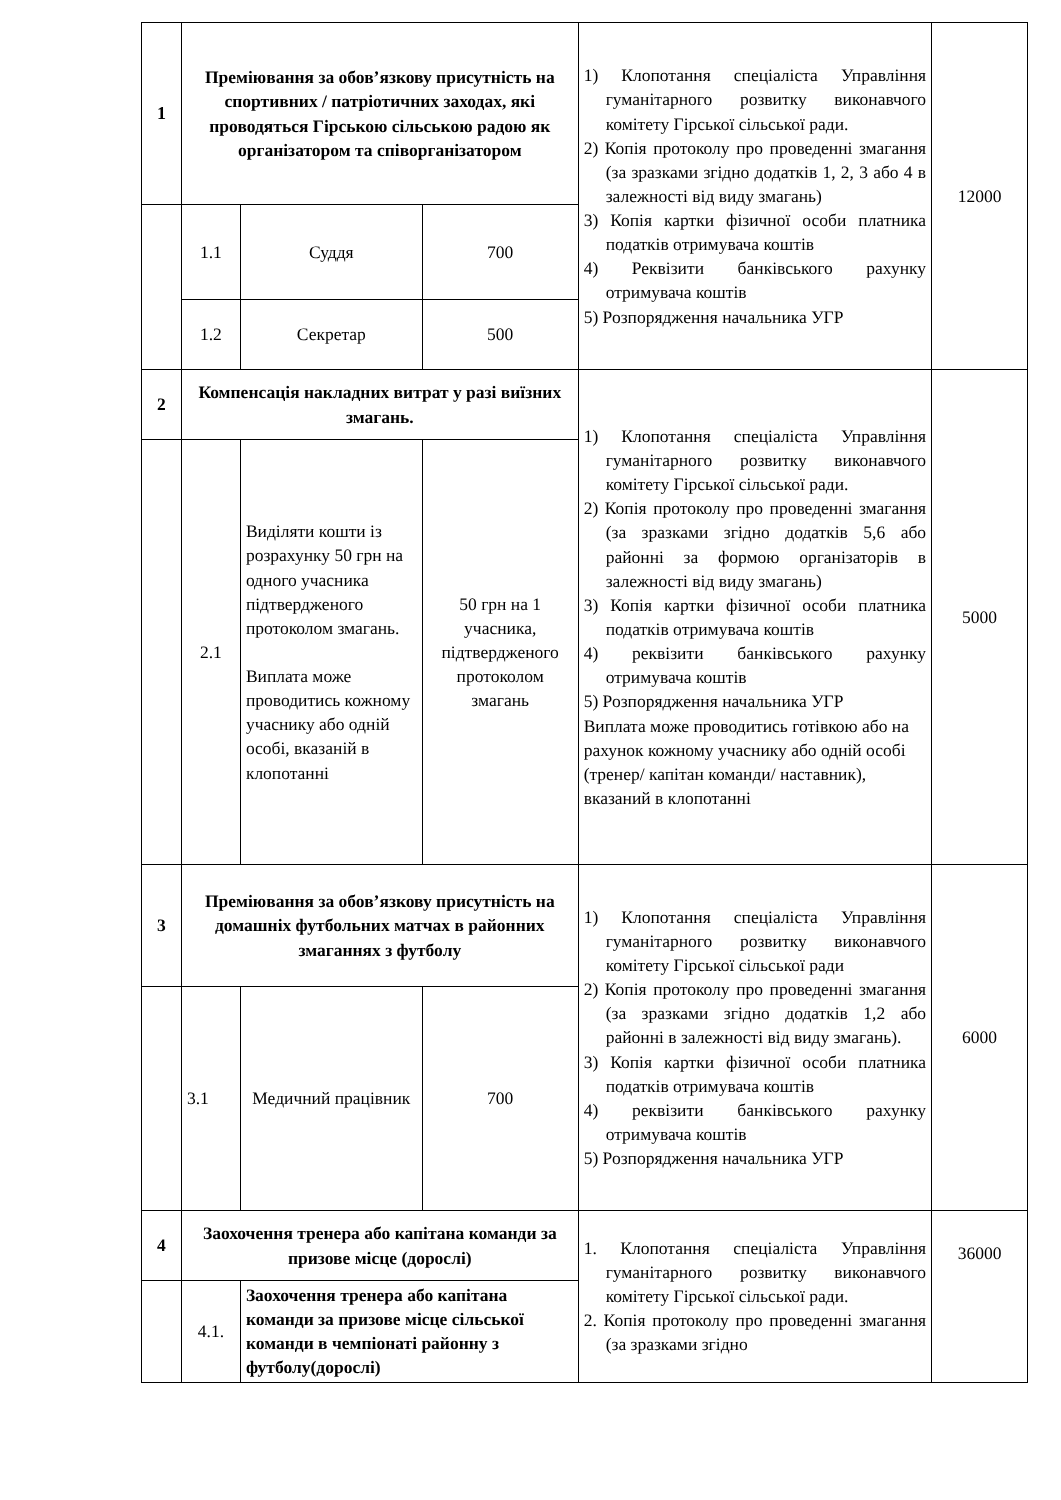| 1 | Преміювання за обов’язкову присутність на спортивних / патріотичних заходах, які проводяться Гірською сільською радою як організатором та співорганізатором | | | 1) Клопотання спеціаліста Управління гуманітарного розвитку виконавчого комітету Гірської сільської ради. 2) Копія протоколу про проведенні змагання (за зразками згідно додатків 1, 2, 3 або 4 в залежності від виду змагань) 3) Копія картки фізичної особи платника податків отримувача коштів 4) Реквізити банківського рахунку отримувача коштів 5) Розпорядження начальника УГР | 12000 |
| | 1.1 | Суддя | 700 | | |
| | 1.2 | Секретар | 500 | | |
| 2 | Компенсація накладних витрат у разі виїзних змагань. | | | 1) Клопотання спеціаліста Управління гуманітарного розвитку виконавчого комітету Гірської сільської ради. 2) Копія протоколу про проведенні змагання (за зразками згідно додатків 5,6 або районні за формою організаторів в залежності від виду змагань) 3) Копія картки фізичної особи платника податків отримувача коштів 4) реквізити банківського рахунку отримувача коштів 5) Розпорядження начальника УГР Виплата може проводитись готівкою або на рахунок кожному учаснику або одній особі (тренер/ капітан команди/ наставник), вказаний в клопотанні | 5000 |
| | 2.1 | Виділяти кошти із розрахунку 50 грн на одного учасника підтвердженого протоколом змагань. Виплата може проводитись кожному учаснику або одній особі, вказаній в клопотанні | 50 грн на 1 учасника, підтвердженого протоколом змагань | | |
| 3 | Преміювання за обов’язкову присутність на домашніх футбольних матчах в районних змаганнях з футболу | | | 1) Клопотання спеціаліста Управління гуманітарного розвитку виконавчого комітету Гірської сільської ради 2) Копія протоколу про проведенні змагання (за зразками згідно додатків 1,2 або районні в залежності від виду змагань). 3) Копія картки фізичної особи платника податків отримувача коштів 4) реквізити банківського рахунку отримувача коштів 5) Розпорядження начальника УГР | 6000 |
| | 3.1 | Медичний працівник | 700 | | |
| 4 | Заохочення тренера або капітана команди за призове місце (дорослі) | | | 1. Клопотання спеціаліста Управління гуманітарного розвитку виконавчого комітету Гірської сільської ради. 2. Копія протоколу про проведенні змагання (за зразками згідно | 36000 |
| | 4.1. | Заохочення тренера або капітана команди за призове місце сільської команди в чемпіонаті районну з футболу(дорослі) | | | |